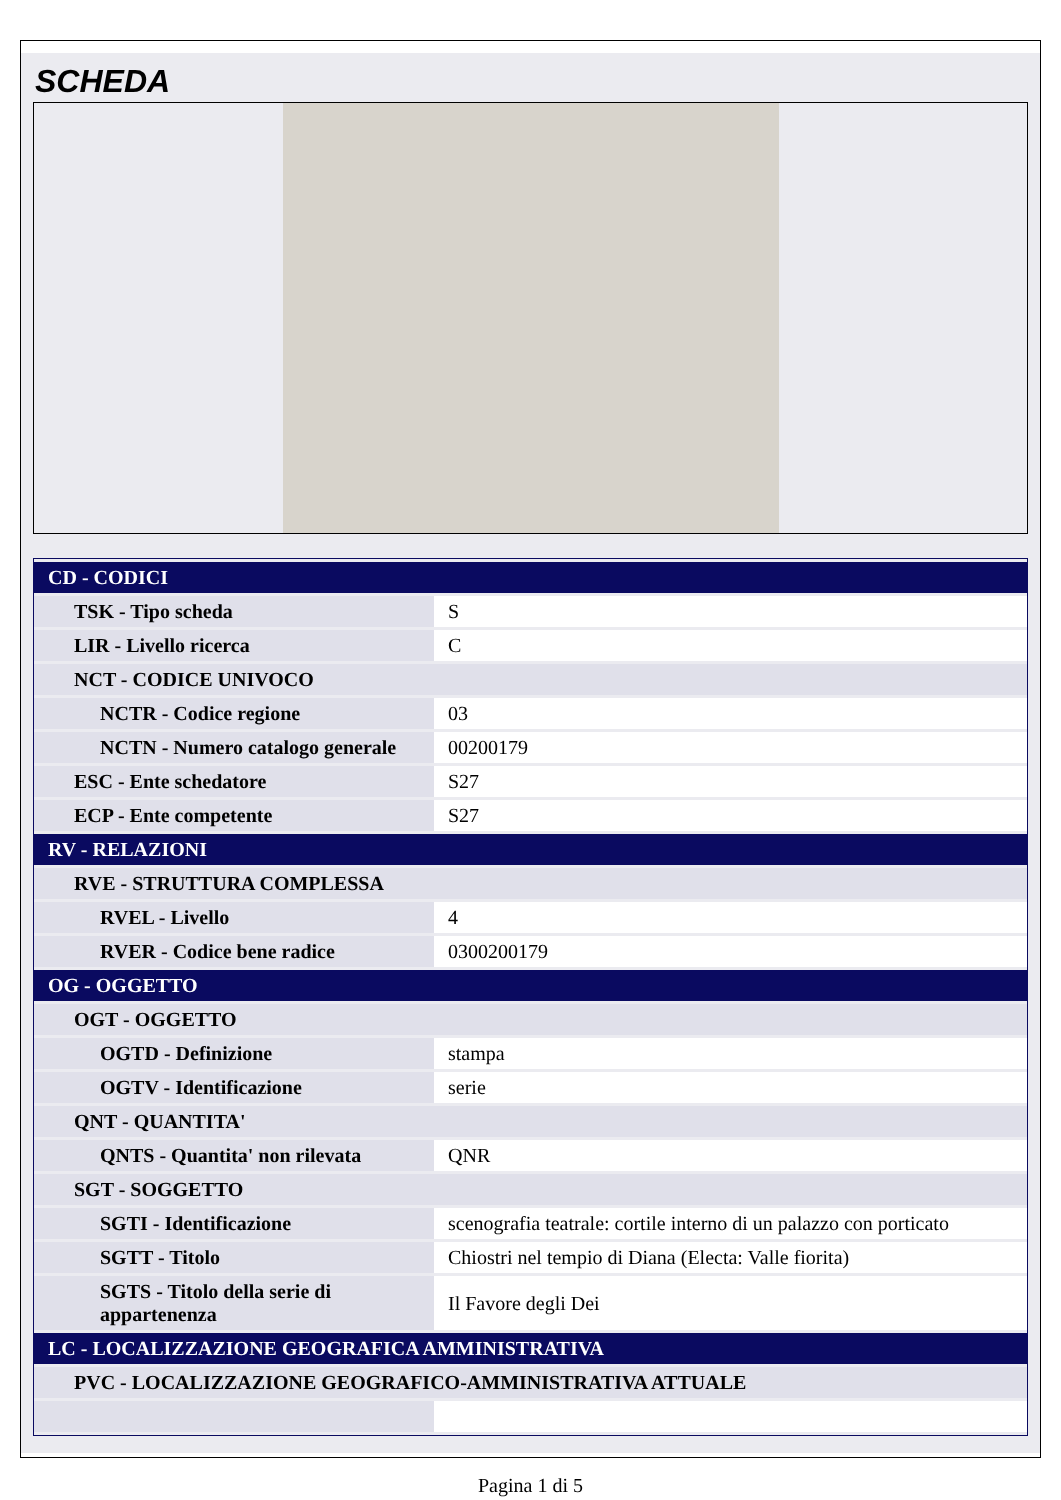SCHEDA
| CD - CODICI | |
| TSK - Tipo scheda | S |
| LIR - Livello ricerca | C |
| NCT - CODICE UNIVOCO | |
| NCTR - Codice regione | 03 |
| NCTN - Numero catalogo generale | 00200179 |
| ESC - Ente schedatore | S27 |
| ECP - Ente competente | S27 |
| RV - RELAZIONI | |
| RVE - STRUTTURA COMPLESSA | |
| RVEL - Livello | 4 |
| RVER - Codice bene radice | 0300200179 |
| OG - OGGETTO | |
| OGT - OGGETTO | |
| OGTD - Definizione | stampa |
| OGTV - Identificazione | serie |
| QNT - QUANTITA' | |
| QNTS - Quantita' non rilevata | QNR |
| SGT - SOGGETTO | |
| SGTI - Identificazione | scenografia teatrale: cortile interno di un palazzo con porticato |
| SGTT - Titolo | Chiostri nel tempio di Diana (Electa: Valle fiorita) |
| SGTS - Titolo della serie di appartenenza | Il Favore degli Dei |
| LC - LOCALIZZAZIONE GEOGRAFICA AMMINISTRATIVA | |
| PVC - LOCALIZZAZIONE GEOGRAFICO-AMMINISTRATIVA ATTUALE | |
Pagina 1 di 5